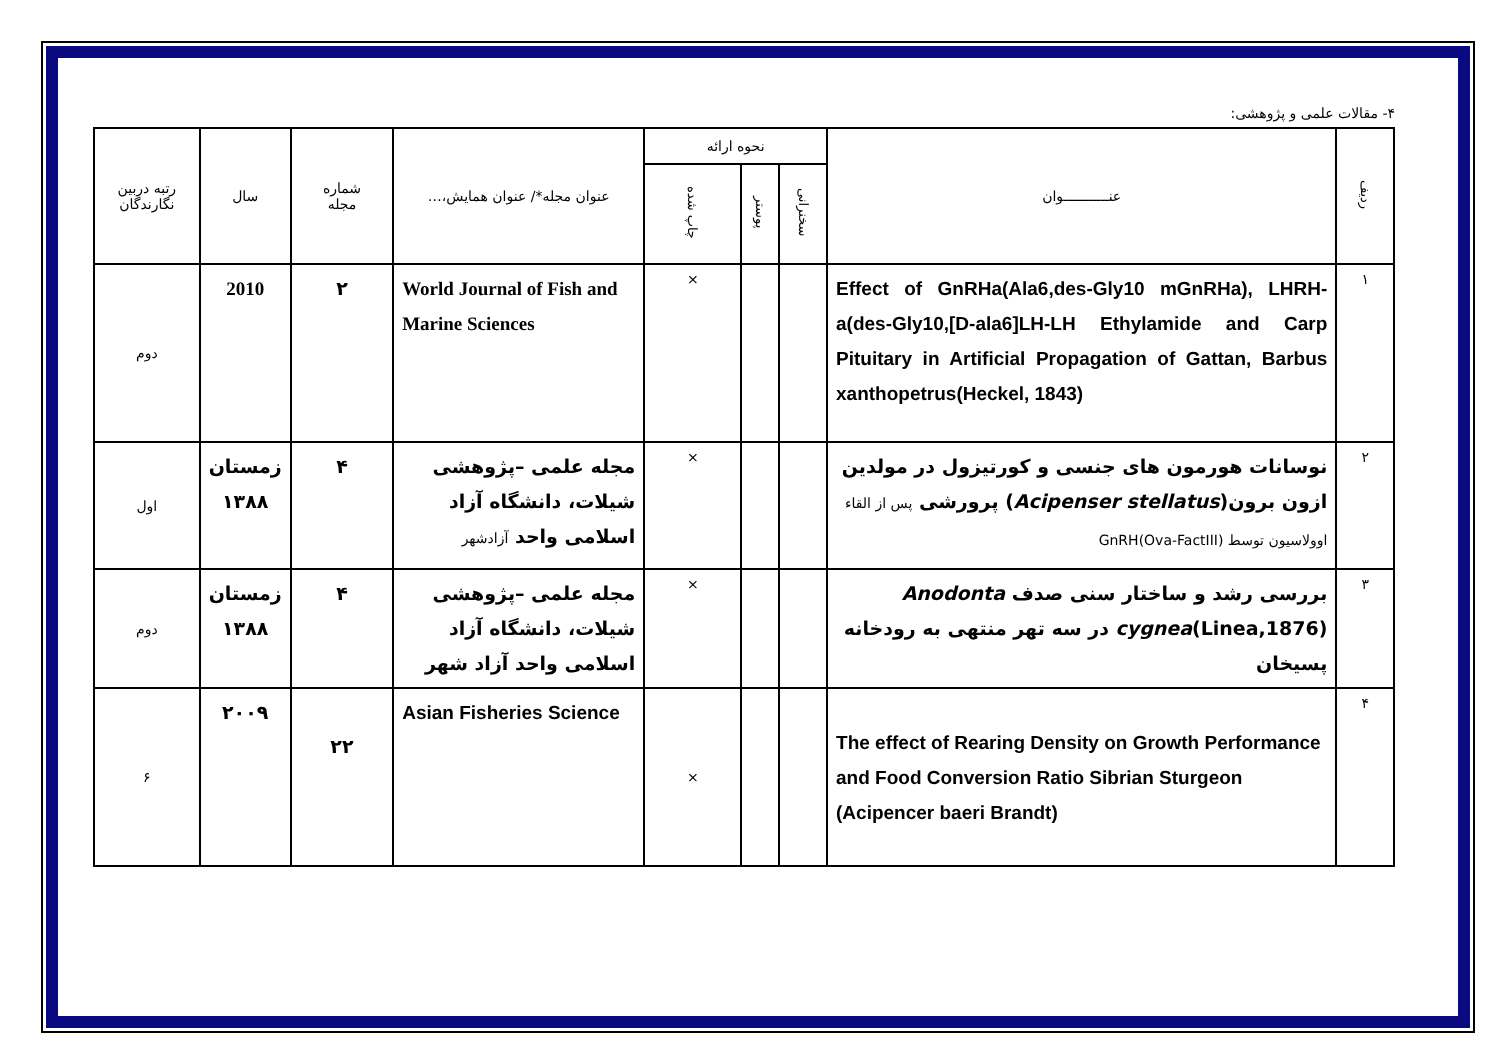۴- مقالات علمی و پژوهشی:
| ردیف | عنـــــــــــوان | نحوه ارائه | | | عنوان مجله*/ عنوان همایش،… | شماره مجله | سال | رتبه دربین نگارندگان |
| --- | --- | --- | --- | --- | --- | --- | --- | --- |
| | | سخنرانی | پوستر | چاپ شده | | | | |
| ١ | Effect of GnRHa(Ala6,des-Gly10 mGnRHa), LHRH-a(des-Gly10,[D-ala6]LH-LH Ethylamide and Carp Pituitary in Artificial Propagation of Gattan, Barbus xanthopetrus(Heckel, 1843) | | | × | World Journal of Fish and Marine Sciences | ۲ | 2010 | دوم |
| ٢ | نوسانات هورمون های جنسی و کورتیزول در مولدین ازون برون( Acipenser stellatus ) پرورشی پس از القاء اوولاسیون توسط (Ova-FactIII)GnRH | | | × | مجله علمی –پژوهشی شیلات، دانشگاه آزاد اسلامی واحد آزادشهر | ۴ | زمستان ۱۳۸۸ | اول |
| ٣ | بررسی رشد و ساختار سنی صدف Anodonta cygnea (Linea,1876) در سه تهر منتهی به رودخانه پسیخان | | | × | مجله علمی –پژوهشی شیلات، دانشگاه آزاد اسلامی واحد آزاد شهر | ۴ | زمستان ۱۳۸۸ | دوم |
| ۴ | The effect of Rearing Density on Growth Performance and Food Conversion Ratio Sibrian Sturgeon (Acipencer baeri Brandt) | | | × | Asian Fisheries Science | ۲۲ | ۲۰۰۹ | ۶ |